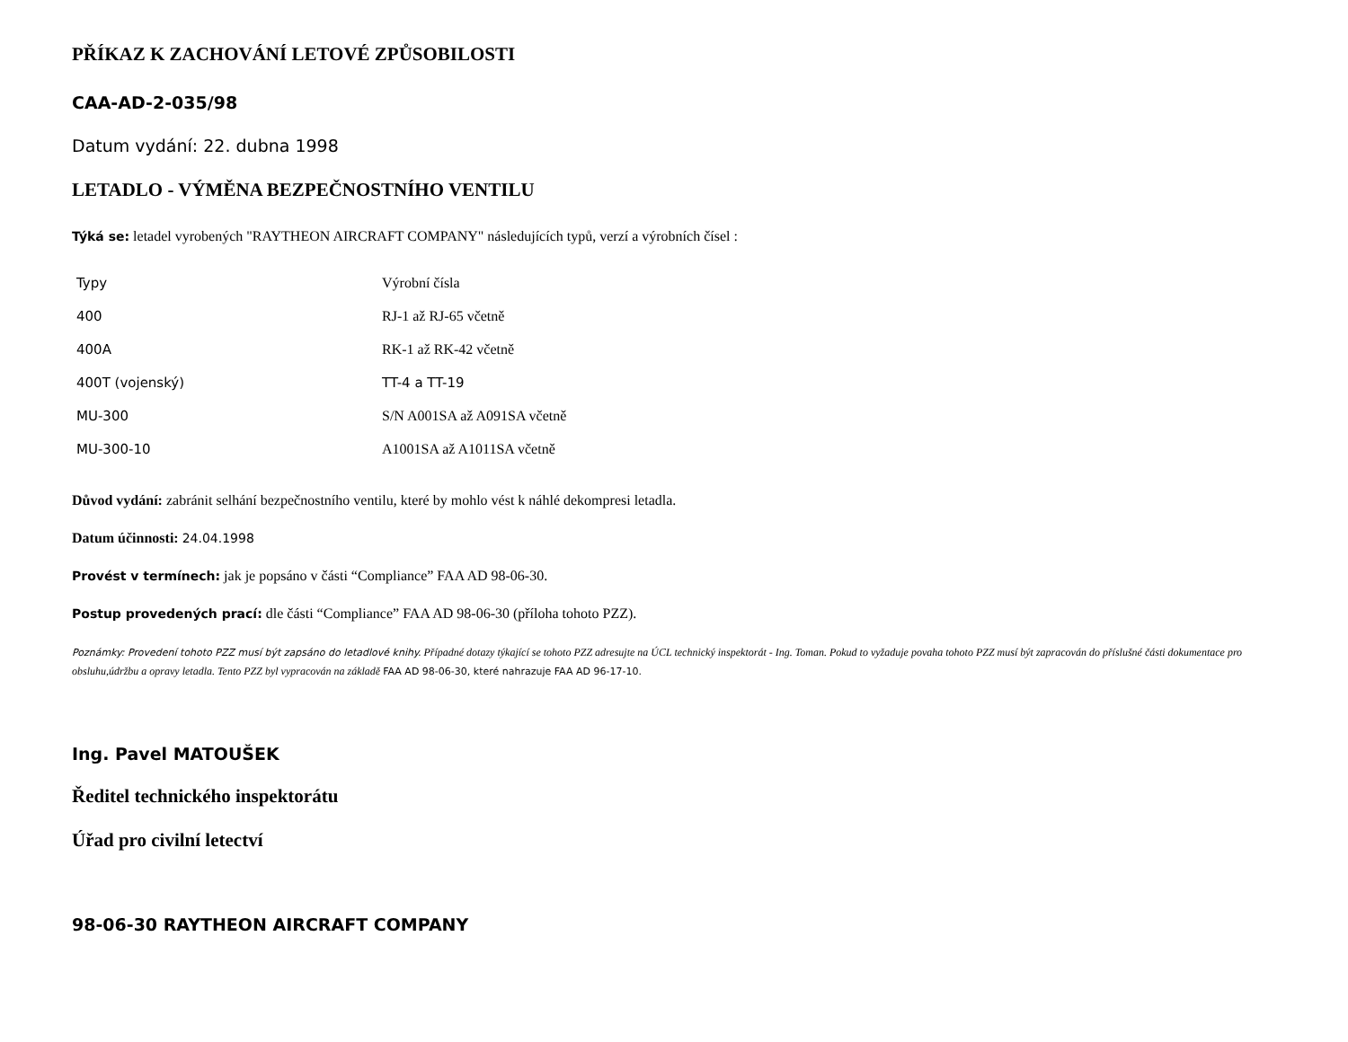PŘÍKAZ K ZACHOVÁNÍ LETOVÉ ZPŮSOBILOSTI
CAA-AD-2-035/98
Datum vydání: 22. dubna 1998
LETADLO - VÝMĚNA BEZPEČNOSTNÍHO VENTILU
Týká se: letadel vyrobených "RAYTHEON AIRCRAFT COMPANY" následujících typů, verzí a výrobních čísel :
| Typy | Výrobní čísla |
| 400 | RJ-1 až RJ-65 včetně |
| 400A | RK-1 až RK-42 včetně |
| 400T (vojenský) | TT-4 a TT-19 |
| MU-300 | S/N A001SA až A091SA včetně |
| MU-300-10 | A1001SA až A1011SA včetně |
Důvod vydání: zabránit selhání bezpečnostního ventilu, které by mohlo vést k náhlé dekompresi letadla.
Datum účinnosti: 24.04.1998
Provést v termínech: jak je popsáno v části “Compliance” FAA AD 98-06-30.
Postup provedených prací: dle části “Compliance” FAA AD 98-06-30 (příloha tohoto PZZ).
Poznámky: Provedení tohoto PZZ musí být zapsáno do letadlové knihy. Případné dotazy týkající se tohoto PZZ adresujte na ÚCL technický inspektorát - Ing. Toman. Pokud to vyžaduje povaha tohoto PZZ musí být zapracován do příslušné části dokumentace pro obsluhu,údržbu a opravy letadla. Tento PZZ byl vypracován na základě FAA AD 98-06-30, které nahrazuje FAA AD 96-17-10.
Ing. Pavel MATOUŠEK
Ředitel technického inspektorátu
Úřad pro civilní letectví
98-06-30 RAYTHEON AIRCRAFT COMPANY